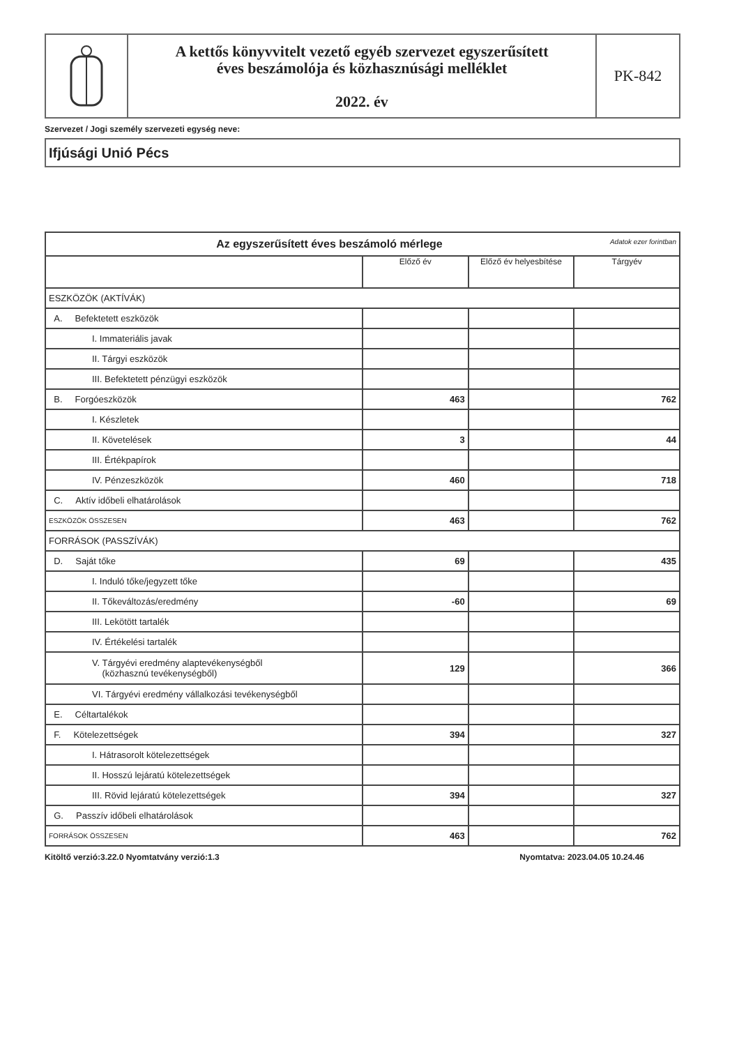A kettős könyvvitelt vezető egyéb szervezet egyszerűsített
éves beszámolója és közhasznúsági melléklet
2022. év
PK-842
Szervezet / Jogi személy szervezeti egység neve:
Ifjúsági Unió Pécs
| Az egyszerűsített éves beszámoló mérlege Adatok ezer forintban | | | |
| | Előző év | Előző év helyesbítése | Tárgyév |
| ESZKÖZÖK (AKTÍVÁK) | | | |
| A. Befektetett eszközök | | | |
| I. Immateriális javak | | | |
| II. Tárgyi eszközök | | | |
| III. Befektetett pénzügyi eszközök | | | |
| B. Forgóeszközök | 463 | | 762 |
| I. Készletek | | | |
| II. Követelések | 3 | | 44 |
| III. Értékpapírok | | | |
| IV. Pénzeszközök | 460 | | 718 |
| C. Aktív időbeli elhatárolások | | | |
| ESZKÖZÖK ÖSSZESEN | 463 | | 762 |
| FORRÁSOK (PASSZÍVÁK) | | | |
| D. Saját tőke | 69 | | 435 |
| I. Induló tőke/jegyzett tőke | | | |
| II. Tőkeváltozás/eredmény | -60 | | 69 |
| III. Lekötött tartalék | | | |
| IV. Értékelési tartalék | | | |
| V. Tárgyévi eredmény alaptevékenységből (közhasznú tevékenységből) | 129 | | 366 |
| VI. Tárgyévi eredmény vállalkozási tevékenységből | | | |
| E. Céltartalékok | | | |
| F. Kötelezettségek | 394 | | 327 |
| I. Hátrasorolt kötelezettségek | | | |
| II. Hosszú lejáratú kötelezettségek | | | |
| III. Rövid lejáratú kötelezettségek | 394 | | 327 |
| G. Passzív időbeli elhatárolások | | | |
| FORRÁSOK ÖSSZESEN | 463 | | 762 |
Kitöltő verzió:3.22.0 Nyomtatvány verzió:1.3 Nyomtatva: 2023.04.05 10.24.46